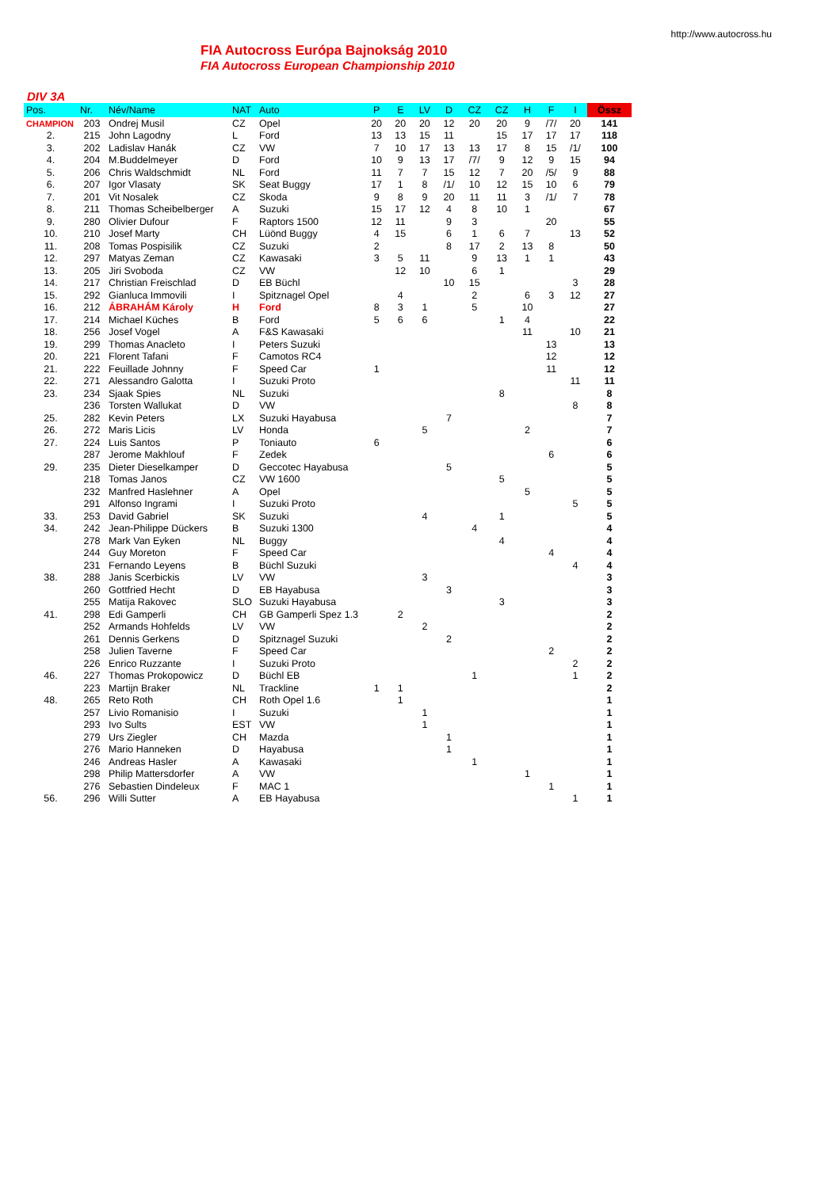http://www.autocross.hu
FIA Autocross Európa Bajnokság 2010
FIA Autocross European Championship 2010
DIV 3A
| Pos. | Nr. | Név/Name | NAT | Auto | P | E | LV | D | CZ | CZ | H | F | I | Össz |
| --- | --- | --- | --- | --- | --- | --- | --- | --- | --- | --- | --- | --- | --- | --- |
| CHAMPION | 203 | Ondrej Musil | CZ | Opel | 20 | 20 | 20 | 12 | 20 | 20 | 9 | /7/ | 20 | 141 |
| 2. | 215 | John Lagodny | L | Ford | 13 | 13 | 15 | 11 | | 15 | 17 | 17 | 17 | 118 |
| 3. | 202 | Ladislav Hanák | CZ | VW | 7 | 10 | 17 | 13 | 13 | 17 | 8 | 15 | /1/ | 100 |
| 4. | 204 | M.Buddelmeyer | D | Ford | 10 | 9 | 13 | 17 | /7/ | 9 | 12 | 9 | 15 | 94 |
| 5. | 206 | Chris Waldschmidt | NL | Ford | 11 | 7 | 7 | 15 | 12 | 7 | 20 | /5/ | 9 | 88 |
| 6. | 207 | Igor Vlasaty | SK | Seat Buggy | 17 | 1 | 8 | /1/ | 10 | 12 | 15 | 10 | 6 | 79 |
| 7. | 201 | Vit Nosalek | CZ | Skoda | 9 | 8 | 9 | 20 | 11 | 11 | 3 | /1/ | 7 | 78 |
| 8. | 211 | Thomas Scheibelberger | A | Suzuki | 15 | 17 | 12 | 4 | 8 | 10 | 1 | | | 67 |
| 9. | 280 | Olivier Dufour | F | Raptors 1500 | 12 | 11 | | 9 | 3 | | | 20 | | 55 |
| 10. | 210 | Josef Marty | CH | Lüönd Buggy | 4 | 15 | | 6 | 1 | 6 | 7 | | 13 | 52 |
| 11. | 208 | Tomas Pospisilik | CZ | Suzuki | 2 | | | 8 | 17 | 2 | 13 | 8 | | 50 |
| 12. | 297 | Matyas Zeman | CZ | Kawasaki | 3 | 5 | 11 | | 9 | 13 | 1 | 1 | | 43 |
| 13. | 205 | Jiri Svoboda | CZ | VW | | 12 | 10 | | 6 | 1 | | | | 29 |
| 14. | 217 | Christian Freischlad | D | EB Büchl | | | | 10 | 15 | | | | 3 | 28 |
| 15. | 292 | Gianluca Immovili | I | Spitznagel Opel | | 4 | | | 2 | | 6 | 3 | 12 | 27 |
| 16. | 212 | ÁBRAHÁM Károly | H | Ford | 8 | 3 | 1 | | 5 | | 10 | | | 27 |
| 17. | 214 | Michael Küches | B | Ford | 5 | 6 | 6 | | | 1 | 4 | | | 22 |
| 18. | 256 | Josef Vogel | A | F&S Kawasaki | | | | | | | 11 | | 10 | 21 |
| 19. | 299 | Thomas Anacleto | I | Peters Suzuki | | | | | | | | 13 | | 13 |
| 20. | 221 | Florent Tafani | F | Camotos RC4 | | | | | | | | 12 | | 12 |
| 21. | 222 | Feuillade Johnny | F | Speed Car | 1 | | | | | | | 11 | | 12 |
| 22. | 271 | Alessandro Galotta | I | Suzuki Proto | | | | | | | | | 11 | 11 |
| 23. | 234 | Sjaak Spies | NL | Suzuki | | | | | | 8 | | | | 8 |
| | 236 | Torsten Wallukat | D | VW | | | | | | | | | 8 | 8 |
| 25. | 282 | Kevin Peters | LX | Suzuki Hayabusa | | | | 7 | | | | | | 7 |
| 26. | 272 | Maris Licis | LV | Honda | | | 5 | | | | 2 | | | 7 |
| 27. | 224 | Luis Santos | P | Toniauto | 6 | | | | | | | | | 6 |
| | 287 | Jerome Makhlouf | F | Zedek | | | | | | | | 6 | | 6 |
| 29. | 235 | Dieter Dieselkamper | D | Geccotec Hayabusa | | | | 5 | | | | | | 5 |
| | 218 | Tomas Janos | CZ | VW 1600 | | | | | | 5 | | | | 5 |
| | 232 | Manfred Haslehner | A | Opel | | | | | | | 5 | | | 5 |
| | 291 | Alfonso Ingrami | I | Suzuki Proto | | | | | | | | | 5 | 5 |
| 33. | 253 | David Gabriel | SK | Suzuki | | | 4 | | | 1 | | | | 5 |
| 34. | 242 | Jean-Philippe Dückers | B | Suzuki 1300 | | | | | 4 | | | | | 4 |
| | 278 | Mark Van Eyken | NL | Buggy | | | | | | 4 | | | | 4 |
| | 244 | Guy Moreton | F | Speed Car | | | | | | | | 4 | | 4 |
| | 231 | Fernando Leyens | B | Büchl Suzuki | | | | | | | | | 4 | 4 |
| 38. | 288 | Janis Scerbickis | LV | VW | | | 3 | | | | | | | 3 |
| | 260 | Gottfried Hecht | D | EB Hayabusa | | | | 3 | | | | | | 3 |
| | 255 | Matija Rakovec | SLO | Suzuki Hayabusa | | | | | | 3 | | | | 3 |
| 41. | 298 | Edi Gamperli | CH | GB Gamperli Spez 1.3 | | 2 | | | | | | | | 2 |
| | 252 | Armands Hohfelds | LV | VW | | | 2 | | | | | | | 2 |
| | 261 | Dennis Gerkens | D | Spitznagel Suzuki | | | | 2 | | | | | | 2 |
| | 258 | Julien Taverne | F | Speed Car | | | | | | | | 2 | | 2 |
| | 226 | Enrico Ruzzante | I | Suzuki Proto | | | | | | | | | 2 | 2 |
| 46. | 227 | Thomas Prokopowicz | D | Büchl EB | | | | | 1 | | | | 1 | 2 |
| | 223 | Martijn Braker | NL | Trackline | 1 | 1 | | | | | | | | 2 |
| 48. | 265 | Reto Roth | CH | Roth Opel 1.6 | | 1 | | | | | | | | 1 |
| | 257 | Livio Romanisio | I | Suzuki | | | 1 | | | | | | | 1 |
| | 293 | Ivo Sults | EST | VW | | | 1 | | | | | | | 1 |
| | 279 | Urs Ziegler | CH | Mazda | | | | 1 | | | | | | 1 |
| | 276 | Mario Hanneken | D | Hayabusa | | | | 1 | | | | | | 1 |
| | 246 | Andreas Hasler | A | Kawasaki | | | | | 1 | | | | | 1 |
| | 298 | Philip Mattersdorfer | A | VW | | | | | | | 1 | | | 1 |
| | 276 | Sebastien Dindeleux | F | MAC 1 | | | | | | | | 1 | | 1 |
| 56. | 296 | Willi Sutter | A | EB Hayabusa | | | | | | | | | 1 | 1 |